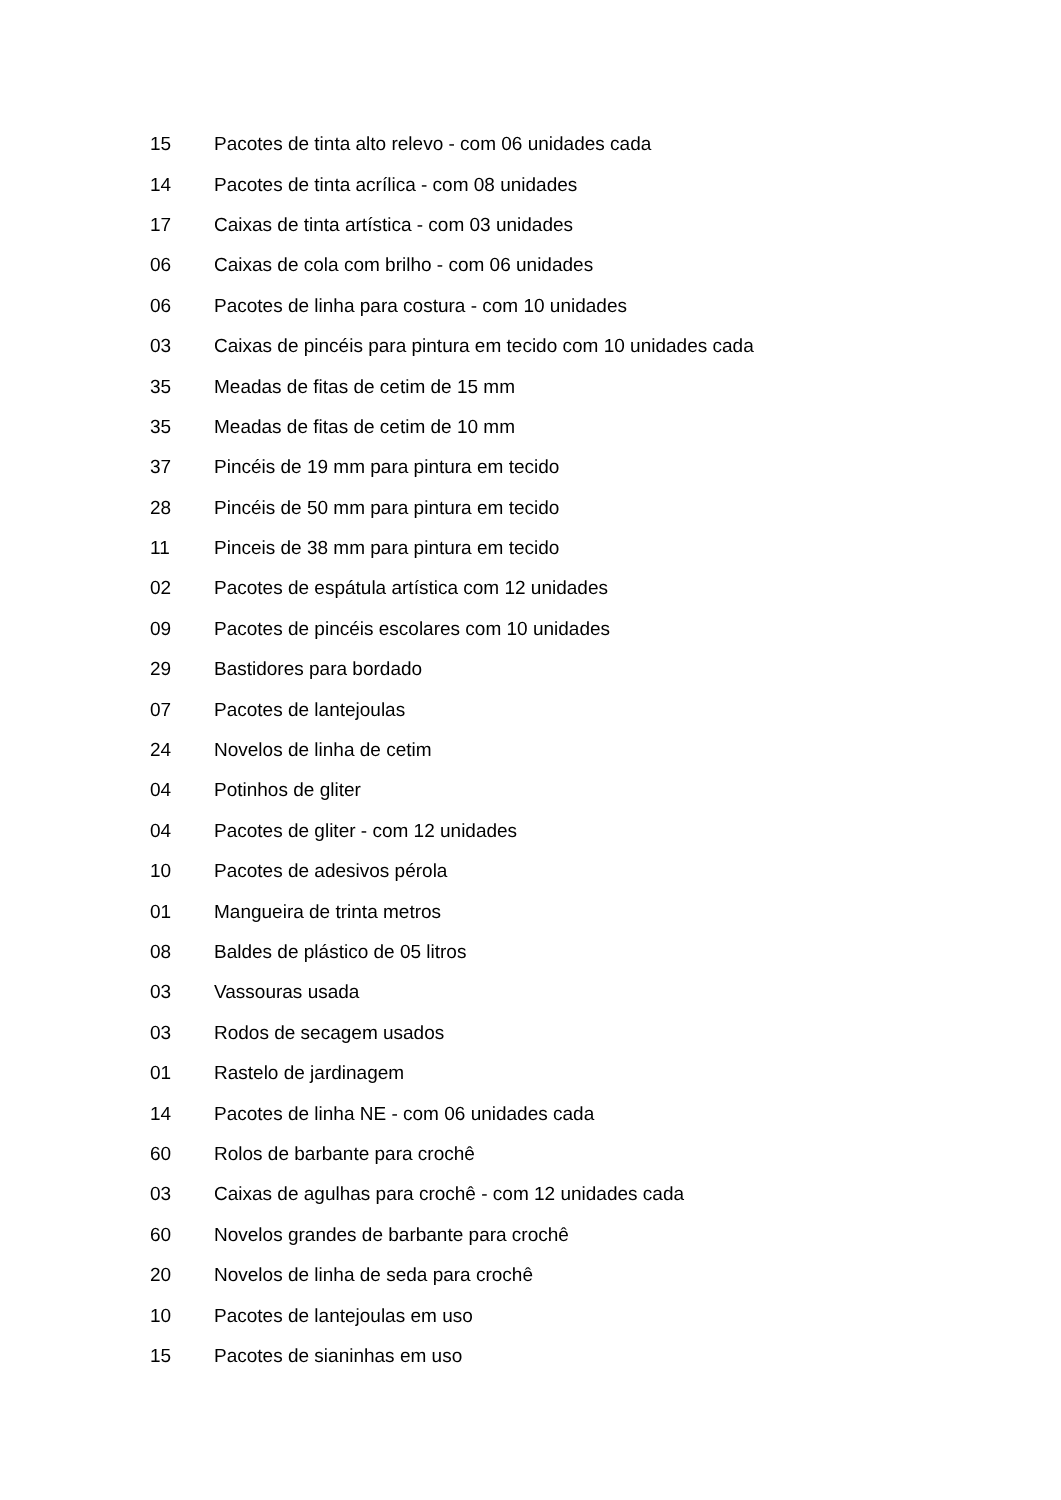| 15 | Pacotes de tinta alto relevo - com 06 unidades cada |
| 14 | Pacotes de tinta acrílica - com 08 unidades |
| 17 | Caixas de tinta artística - com 03 unidades |
| 06 | Caixas de cola com brilho - com 06 unidades |
| 06 | Pacotes de linha para costura - com 10 unidades |
| 03 | Caixas de pincéis para pintura em tecido com 10 unidades cada |
| 35 | Meadas de fitas de cetim de 15 mm |
| 35 | Meadas de fitas de cetim de 10 mm |
| 37 | Pincéis de 19 mm para pintura em tecido |
| 28 | Pincéis de 50 mm para pintura em tecido |
| 11 | Pinceis de 38 mm para pintura em tecido |
| 02 | Pacotes de espátula artística com 12 unidades |
| 09 | Pacotes de pincéis escolares com 10 unidades |
| 29 | Bastidores para bordado |
| 07 | Pacotes de lantejoulas |
| 24 | Novelos de linha de cetim |
| 04 | Potinhos de gliter |
| 04 | Pacotes de gliter - com 12 unidades |
| 10 | Pacotes de adesivos pérola |
| 01 | Mangueira de trinta metros |
| 08 | Baldes de plástico de 05 litros |
| 03 | Vassouras usada |
| 03 | Rodos de secagem usados |
| 01 | Rastelo de jardinagem |
| 14 | Pacotes de linha NE - com 06 unidades cada |
| 60 | Rolos de barbante para crochê |
| 03 | Caixas de agulhas para crochê - com 12 unidades cada |
| 60 | Novelos grandes de barbante para crochê |
| 20 | Novelos de linha de seda para crochê |
| 10 | Pacotes de lantejoulas em uso |
| 15 | Pacotes de sianinhas em uso |